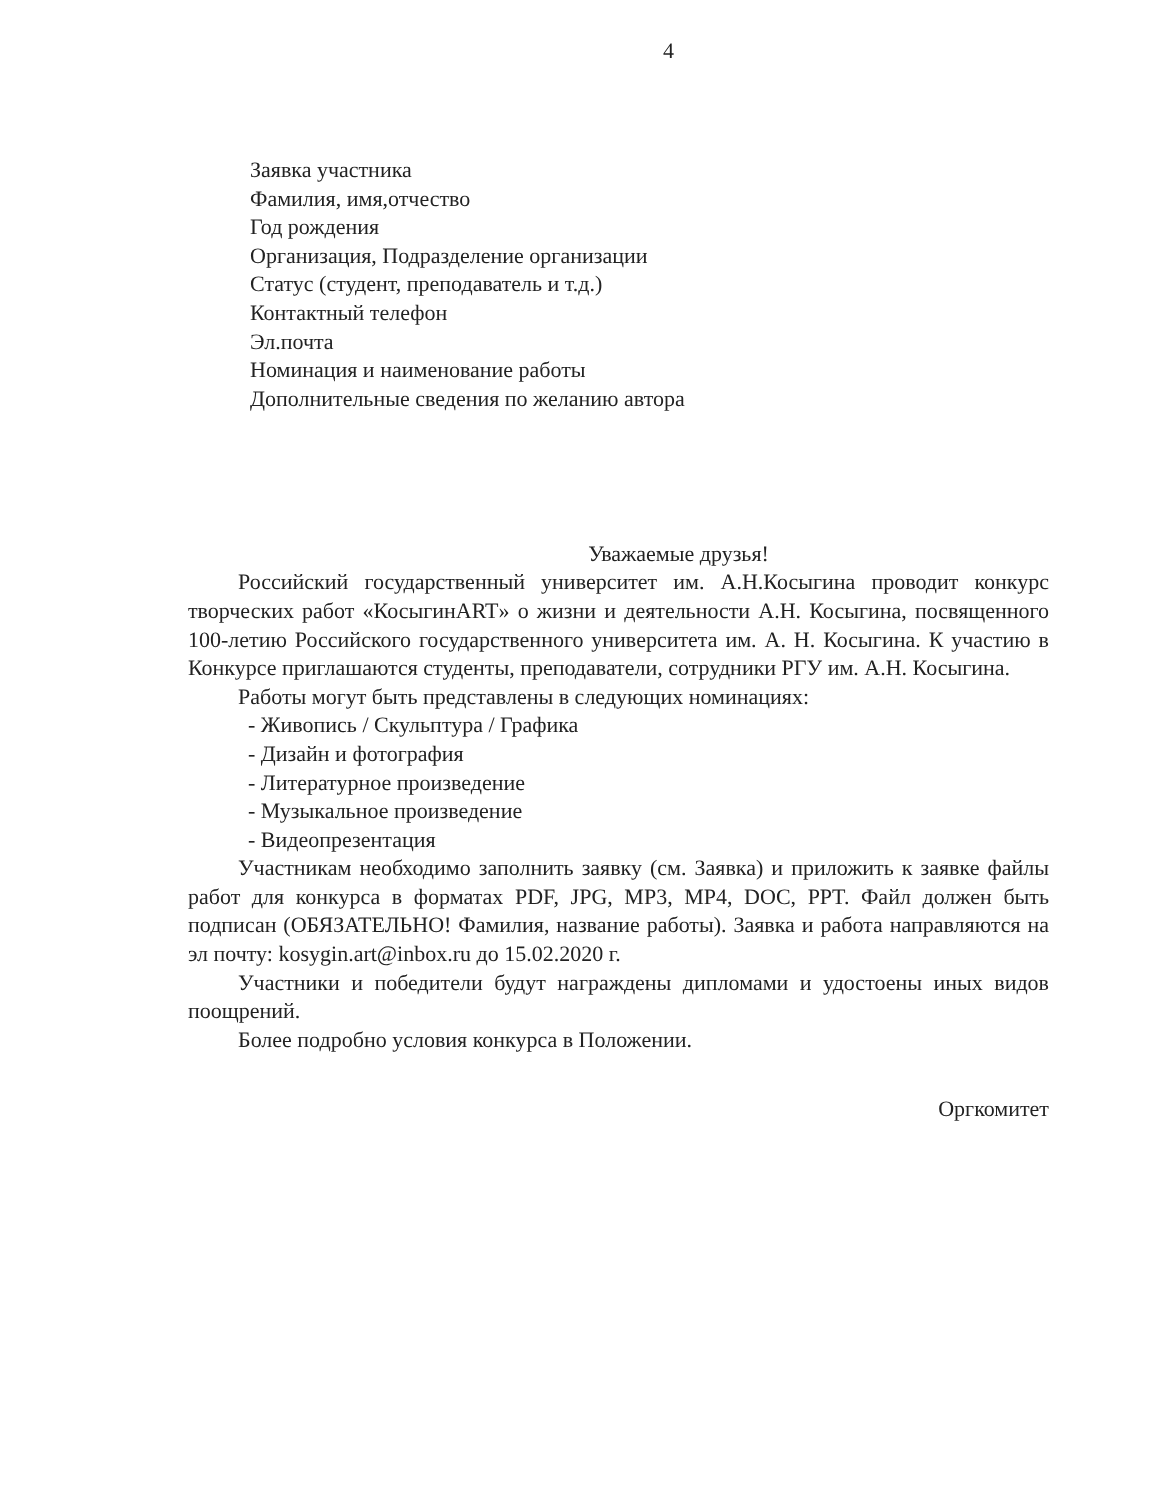4
Заявка участника
Фамилия, имя,отчество
Год рождения
Организация, Подразделение организации
Статус (студент, преподаватель и т.д.)
Контактный телефон
Эл.почта
Номинация и наименование работы
Дополнительные сведения по желанию автора
Уважаемые друзья!
Российский государственный университет им. А.Н.Косыгина проводит конкурс творческих работ «КосыгинART» о жизни и деятельности А.Н. Косыгина, посвященного 100-летию Российского государственного университета им. А. Н. Косыгина. К участию в Конкурсе приглашаются студенты, преподаватели, сотрудники РГУ им. А.Н. Косыгина.
Работы могут быть представлены в следующих номинациях:
- Живопись / Скульптура / Графика
- Дизайн и фотография
- Литературное произведение
- Музыкальное произведение
- Видеопрезентация
Участникам необходимо заполнить заявку (см. Заявка) и приложить к заявке файлы работ для конкурса в форматах PDF, JPG, MP3, MP4, DOC, PPT. Файл должен быть подписан (ОБЯЗАТЕЛЬНО! Фамилия, название работы). Заявка и работа направляются на эл почту: kosygin.art@inbox.ru до 15.02.2020 г.
Участники и победители будут награждены дипломами и удостоены иных видов поощрений.
Более подробно условия конкурса в Положении.
Оргкомитет